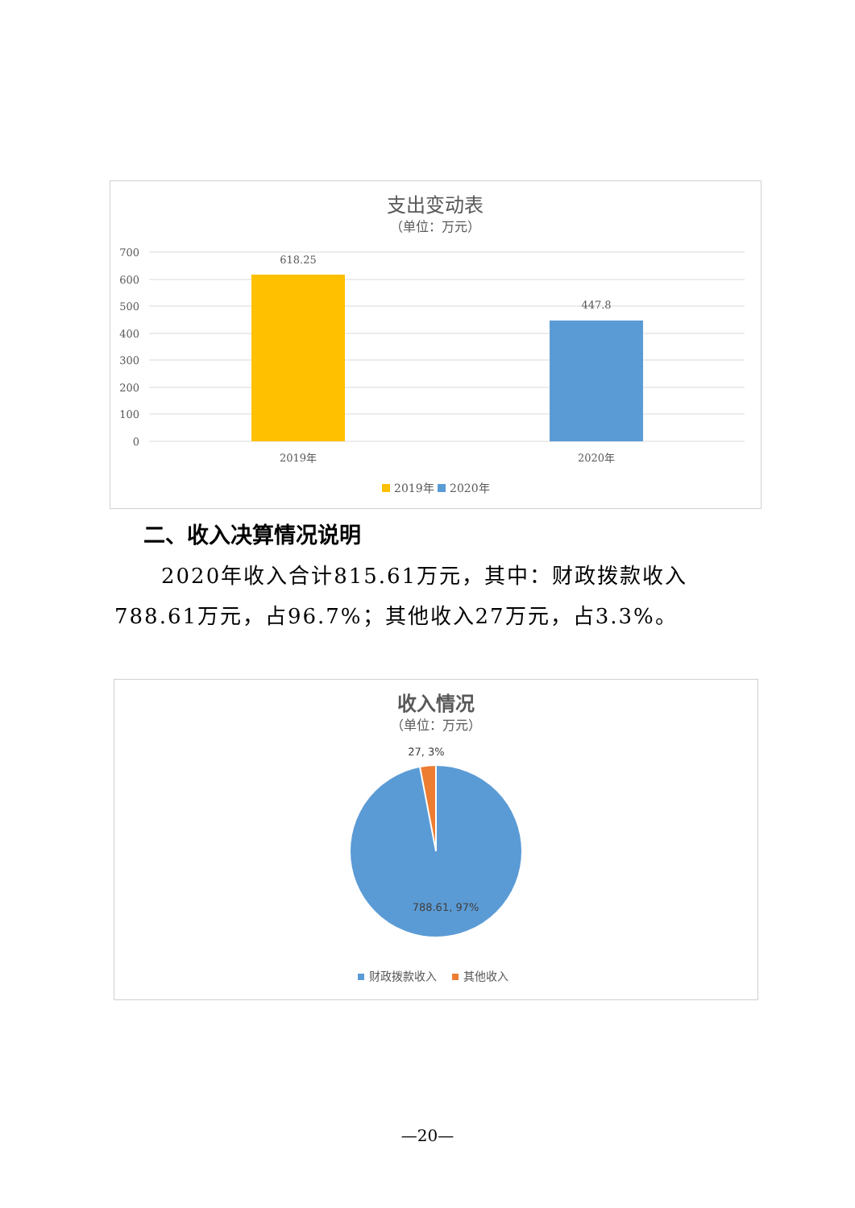支出变动表
（单位：万元）
700
600
500
400
300
200
100
0
618.25
447.8
2019年
2020年
2019年
2020年
二、收入决算情况说明
2020年收入合计815.61万元，其中：财政拨款收入788.61万元，占96.7%；其他收入27万元，占3.3%。
收入情况
（单位：万元）
27, 3%
788.61, 97%
财政拨款收入
其他收入
—20—